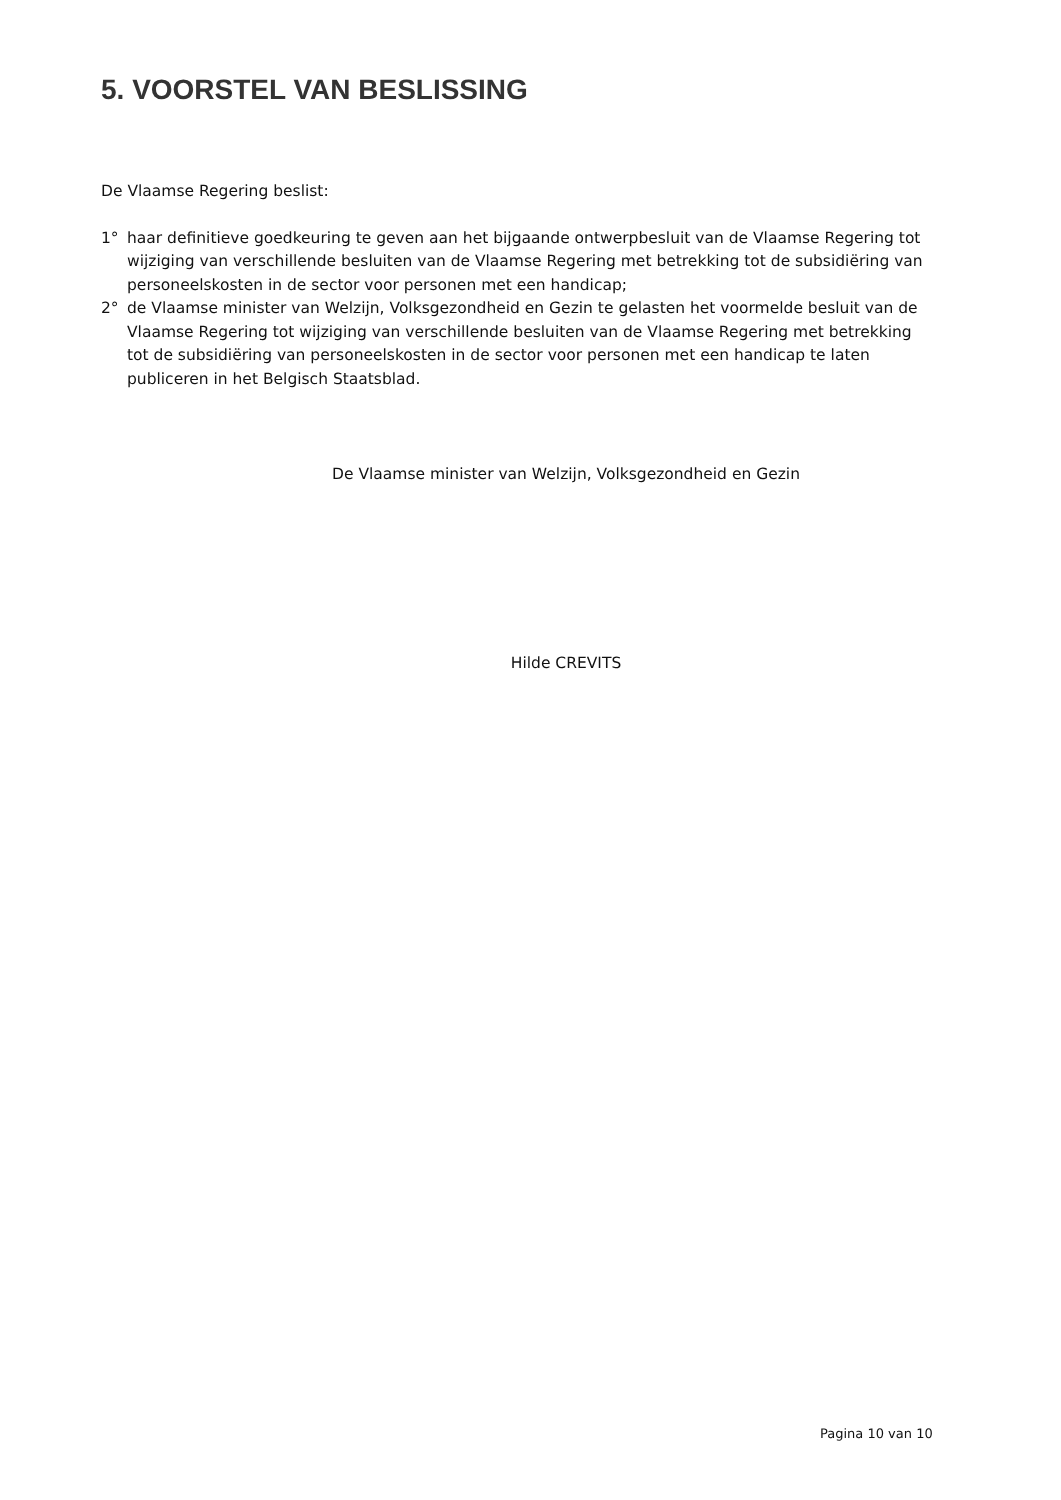5. VOORSTEL VAN BESLISSING
De Vlaamse Regering beslist:
1° haar definitieve goedkeuring te geven aan het bijgaande ontwerpbesluit van de Vlaamse Regering tot wijziging van verschillende besluiten van de Vlaamse Regering met betrekking tot de subsidiëring van personeelskosten in de sector voor personen met een handicap;
2° de Vlaamse minister van Welzijn, Volksgezondheid en Gezin te gelasten het voormelde besluit van de Vlaamse Regering tot wijziging van verschillende besluiten van de Vlaamse Regering met betrekking tot de subsidiëring van personeelskosten in de sector voor personen met een handicap te laten publiceren in het Belgisch Staatsblad.
De Vlaamse minister van Welzijn, Volksgezondheid en Gezin
Hilde CREVITS
Pagina 10 van 10